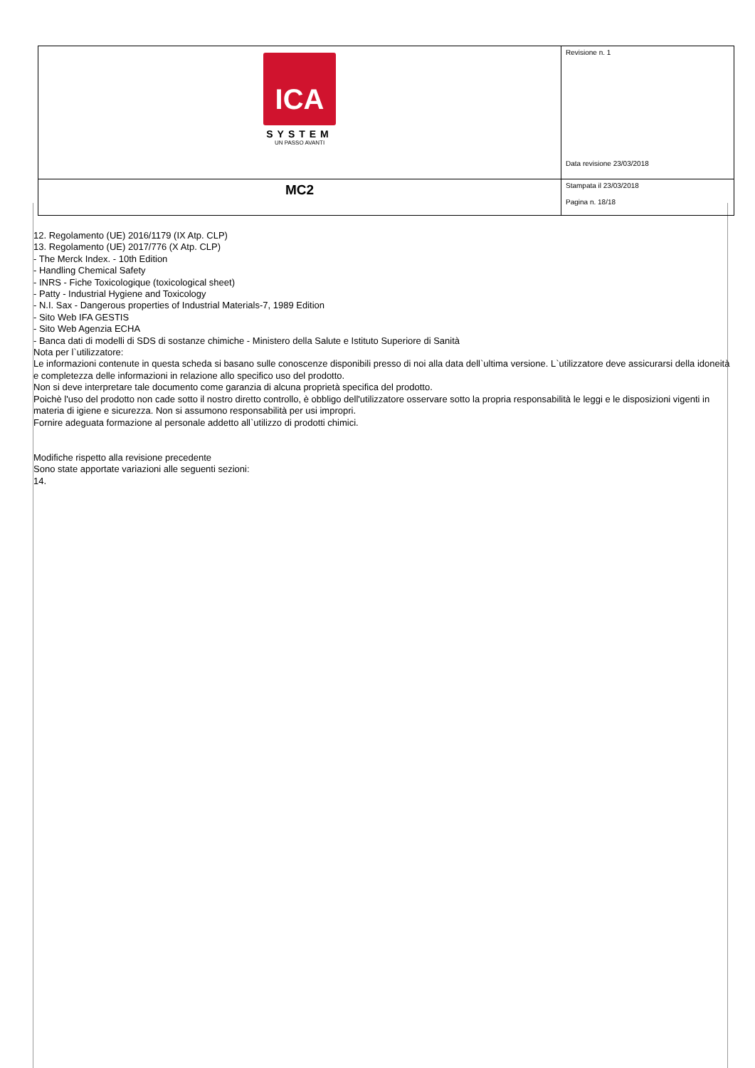| ICA SYSTEM UN PASSO AVANTI | Revisione n. 1 Data revisione 23/03/2018 |
| MC2 | Stampata il 23/03/2018 Pagina n. 18/18 |
12. Regolamento (UE) 2016/1179 (IX Atp. CLP)
13. Regolamento (UE) 2017/776 (X Atp. CLP)
- The Merck Index. - 10th Edition
- Handling Chemical Safety
- INRS - Fiche Toxicologique (toxicological sheet)
- Patty - Industrial Hygiene and Toxicology
- N.I. Sax - Dangerous properties of Industrial Materials-7, 1989 Edition
- Sito Web IFA GESTIS
- Sito Web Agenzia ECHA
- Banca dati di modelli di SDS di sostanze chimiche - Ministero della Salute e Istituto Superiore di Sanità
Nota per l`utilizzatore:
Le informazioni contenute in questa scheda si basano sulle conoscenze disponibili presso di noi alla data dell`ultima versione. L`utilizzatore deve assicurarsi della idoneità e completezza delle informazioni in relazione allo specifico uso del prodotto.
Non si deve interpretare tale documento come garanzia di alcuna proprietà specifica del prodotto.
Poichè l'uso del prodotto non cade sotto il nostro diretto controllo, è obbligo dell'utilizzatore osservare sotto la propria responsabilità le leggi e le disposizioni vigenti in materia di igiene e sicurezza. Non si assumono responsabilità per usi impropri.
Fornire adeguata formazione al personale addetto all`utilizzo di prodotti chimici.
Modifiche rispetto alla revisione precedente
Sono state apportate variazioni alle seguenti sezioni:
14.